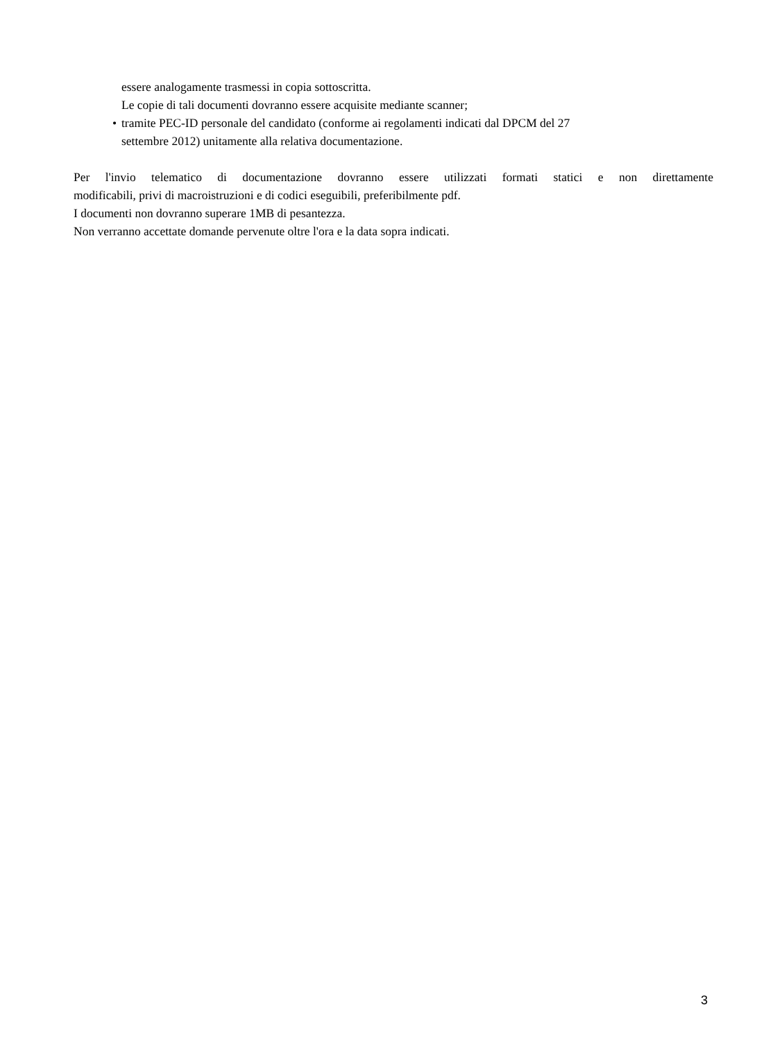essere analogamente trasmessi in copia sottoscritta.
Le copie di tali documenti dovranno essere acquisite mediante scanner;
• tramite PEC-ID personale del candidato (conforme ai regolamenti indicati dal DPCM del 27
settembre 2012) unitamente alla relativa documentazione.
Per l'invio telematico di documentazione dovranno essere utilizzati formati statici e non direttamente
modificabili, privi di macroistruzioni e di codici eseguibili, preferibilmente pdf.
I documenti non dovranno superare 1MB di pesantezza.
Non verranno accettate domande pervenute oltre l'ora e la data sopra indicati.
3